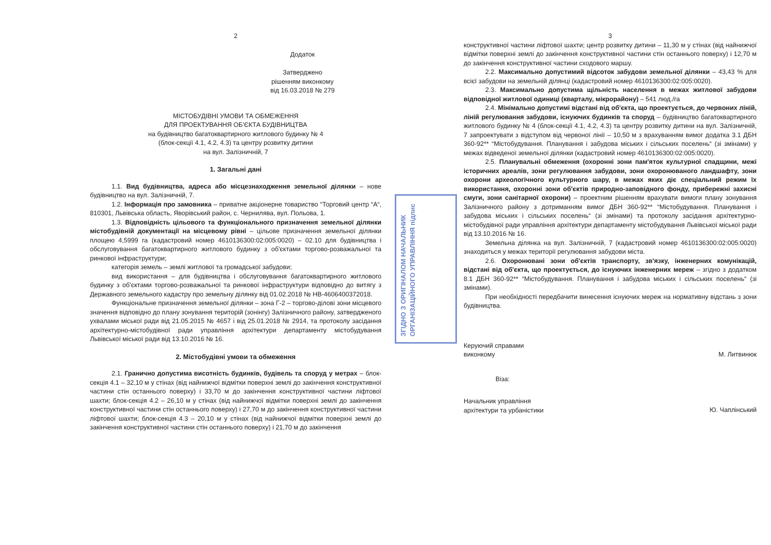2
Додаток
Затверджено
рішенням виконкому
від 16.03.2018 № 279
МІСТОБУДІВНІ УМОВИ ТА ОБМЕЖЕННЯ
ДЛЯ ПРОЕКТУВАННЯ ОБ'ЄКТА БУДІВНИЦТВА
на будівництво багатоквартирного житлового будинку № 4
(блок-секції 4.1, 4.2, 4.3) та центру розвитку дитини
на вул. Залізничній, 7
1. Загальні дані
1.1. Вид будівництва, адреса або місцезнаходження земельної ділянки – нове будівництво на вул. Залізничній, 7.
1.2. Інформація про замовника – приватне акціонерне товариство “Торговий центр “А“, 810301, Львівська область, Яворівський район, с. Чернилява, вул. Польова, 1.
1.3. Відповідність цільового та функціонального призначення земельної ділянки містобудівній документації на місцевому рівні – цільове призначення земельної ділянки площею 4,5999 га (кадастровий номер 4610136300:02:005:0020) – 02.10 для будівництва і обслуговування багатоквартирного житлового будинку з об'єктами торгово-розважальної та ринкової інфраструктури;
категорія земель – землі житлової та громадської забудови;
вид використання – для будівництва і обслуговування багатоквартирного житлового будинку з об'єктами торгово-розважальної та ринкової інфраструктури відповідно до витягу з Державного земельного кадастру про земельну ділянку від 01.02.2018 № НВ-4606400372018.
Функціональне призначення земельної ділянки – зона Г-2 – торгово-ділові зони місцевого значення відповідно до плану зонування територій (зонінгу) Залізничного району, затвердженого ухвалами міської ради від 21.05.2015 № 4657 і від 25.01.2018 № 2914, та протоколу засідання архітектурно-містобудівної ради управління архітектури департаменту містобудування Львівської міської ради від 13.10.2016 № 16.
2. Містобудівні умови та обмеження
2.1. Гранично допустима висотність будинків, будівель та споруд у метрах – блок-секція 4.1 – 32,10 м у стінах (від найнижчої відмітки поверхні землі до закінчення конструктивної частини стін останнього поверху) і 33,70 м до закінчення конструктивної частини ліфтової шахти; блок-секція 4.2 – 26,10 м у стінах (від найнижчої відмітки поверхні землі до закінчення конструктивної частини стін останнього поверху) і 27,70 м до закінчення конструктивної частини ліфтової шахти; блок-секція 4.3 – 20,10 м у стінах (від найнижчої відмітки поверхні землі до закінчення конструктивної частини стін останнього поверху) і 21,70 м до закінчення
3
конструктивної частини ліфтової шахти; центр розвитку дитини – 11,30 м у стінах (від найнижчої відмітки поверхні землі до закінчення конструктивної частини стін останнього поверху) і 12,70 м до закінчення конструктивної частини сходового маршу.
2.2. Максимально допустимий відсоток забудови земельної ділянки – 43,43 % для всієї забудови на земельній ділянці (кадастровий номер 4610136300:02:005:0020).
2.3. Максимально допустима щільність населення в межах житлової забудови відповідної житлової одиниці (кварталу, мікрорайону) – 541 люд./га
2.4. Мінімально допустимі відстані від об'єкта, що проектується, до червоних ліній, ліній регулювання забудови, існуючих будинків та споруд – будівництво багатоквартирного житлового будинку № 4 (блок-секції 4.1, 4.2, 4.3) та центру розвитку дитини на вул. Залізничній, 7 запроектувати з відступом від червоної лінії – 10,50 м з врахуванням вимог додатка 3.1 ДБН 360-92** “Містобудування. Планування і забудова міських і сільських поселень“ (зі змінами) у межах відведеної земельної ділянки (кадастровий номер 4610136300:02:005:0020).
2.5. Планувальні обмеження (охоронні зони пам'яток культурної спадщини, межі історичних ареалів, зони регулювання забудови, зони охоронюваного ландшафту, зони охорони археологічного культурного шару, в межах яких діє спеціальний режим їх використання, охоронні зони об'єктів природно-заповідного фонду, прибережні захисні смуги, зони санітарної охорони) – проектним рішенням врахувати вимоги плану зонування Залізничного району з дотриманням вимог ДБН 360-92** “Містобудування. Планування і забудова міських і сільських поселень“ (зі змінами) та протоколу засідання архітектурно-містобудівної ради управління архітектури департаменту містобудування Львівської міської ради від 13.10.2016 № 16.
Земельна ділянка на вул. Залізничній, 7 (кадастровий номер 4610136300:02:005:0020) знаходиться у межах території регулювання забудови міста.
2.6. Охоронювані зони об'єктів транспорту, зв'язку, інженерних комунікацій, відстані від об'єкта, що проектується, до існуючих інженерних мереж – згідно з додатком 8.1 ДБН 360-92** “Містобудування. Планування і забудова міських і сільських поселень“ (зі змінами).
При необхідності передбачити винесення існуючих мереж на нормативну відстань з зони будівництва.
Керуючий справами
виконкому М. Литвинюк
Віза:
Начальник управління
архітектури та урбаністики Ю. Чаплінський
ЗГІДНО З ОРИГІНАЛОМ НАЧАЛЬНИК ОРГАНІЗАЦІЙНОГО УПРАВЛІННЯ підпис